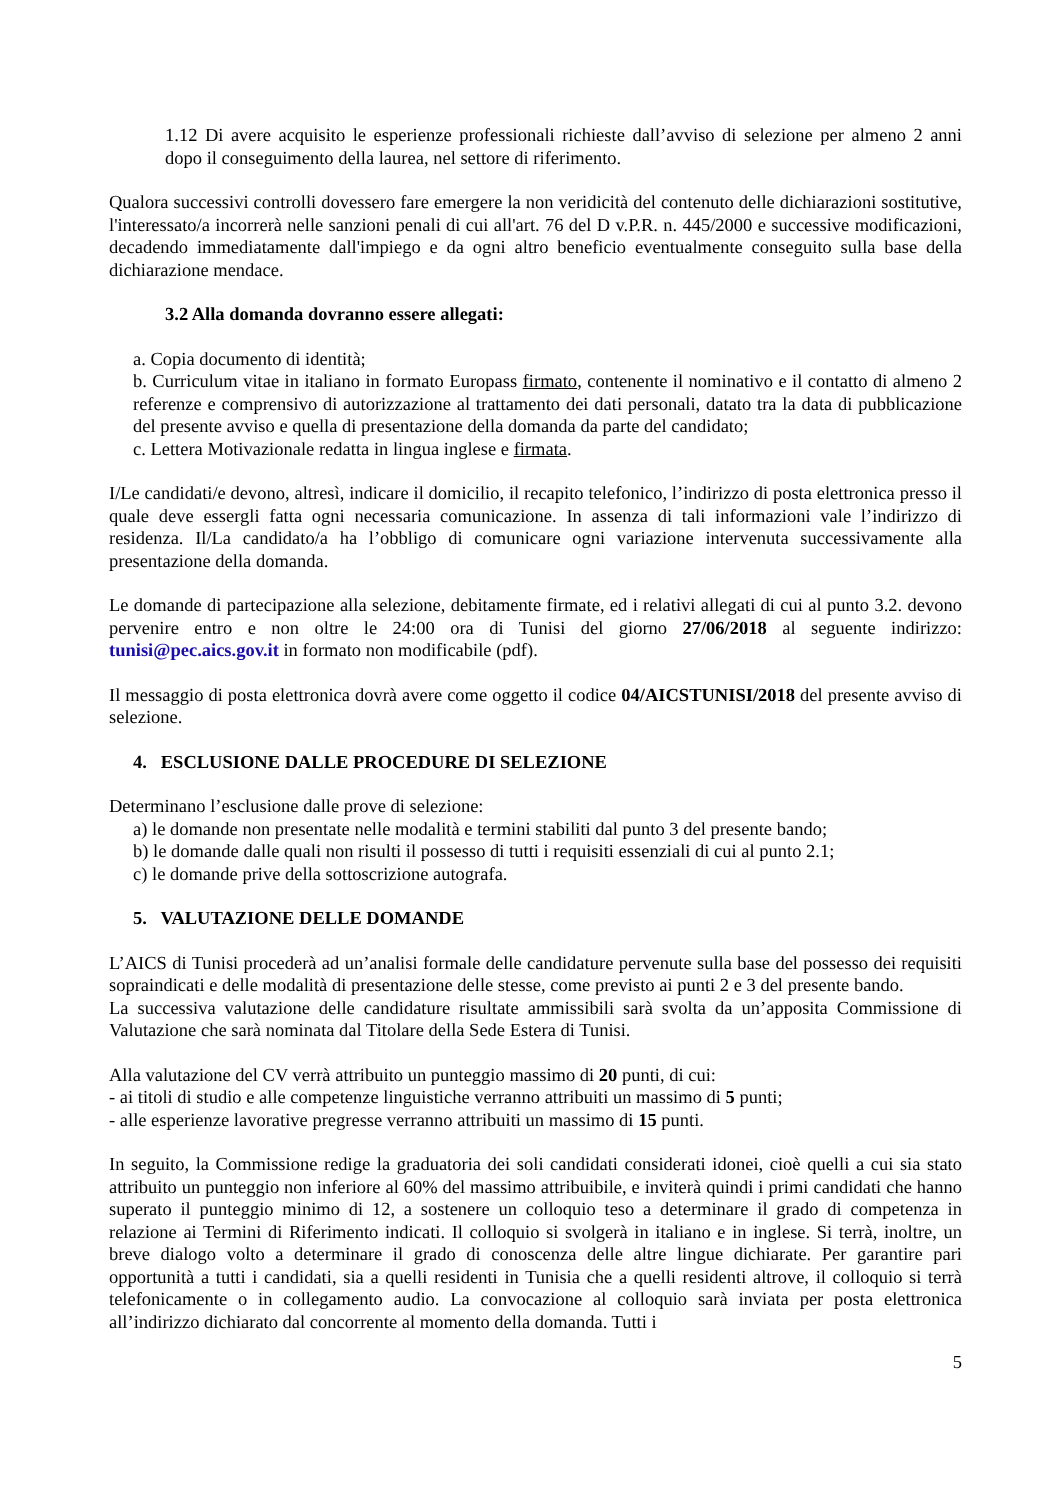1.12 Di avere acquisito le esperienze professionali richieste dall’avviso di selezione per almeno 2 anni dopo il conseguimento della laurea, nel settore di riferimento.
Qualora successivi controlli dovessero fare emergere la non veridicità del contenuto delle dichiarazioni sostitutive, l'interessato/a incorrerà nelle sanzioni penali di cui all'art. 76 del D v.P.R. n. 445/2000 e successive modificazioni, decadendo immediatamente dall'impiego e da ogni altro beneficio eventualmente conseguito sulla base della dichiarazione mendace.
3.2 Alla domanda dovranno essere allegati:
a. Copia documento di identità;
b. Curriculum vitae in italiano in formato Europass firmato, contenente il nominativo e il contatto di almeno 2 referenze e comprensivo di autorizzazione al trattamento dei dati personali, datato tra la data di pubblicazione del presente avviso e quella di presentazione della domanda da parte del candidato;
c. Lettera Motivazionale redatta in lingua inglese e firmata.
I/Le candidati/e devono, altresì, indicare il domicilio, il recapito telefonico, l’indirizzo di posta elettronica presso il quale deve essergli fatta ogni necessaria comunicazione. In assenza di tali informazioni vale l’indirizzo di residenza. Il/La candidato/a ha l’obbligo di comunicare ogni variazione intervenuta successivamente alla presentazione della domanda.
Le domande di partecipazione alla selezione, debitamente firmate, ed i relativi allegati di cui al punto 3.2. devono pervenire entro e non oltre le 24:00 ora di Tunisi del giorno 27/06/2018 al seguente indirizzo: tunisi@pec.aics.gov.it in formato non modificabile (pdf).
Il messaggio di posta elettronica dovrà avere come oggetto il codice 04/AICSTUNISI/2018 del presente avviso di selezione.
4. ESCLUSIONE DALLE PROCEDURE DI SELEZIONE
Determinano l’esclusione dalle prove di selezione:
a) le domande non presentate nelle modalità e termini stabiliti dal punto 3 del presente bando;
b) le domande dalle quali non risulti il possesso di tutti i requisiti essenziali di cui al punto 2.1;
c) le domande prive della sottoscrizione autografa.
5. VALUTAZIONE DELLE DOMANDE
L’AICS di Tunisi procederà ad un’analisi formale delle candidature pervenute sulla base del possesso dei requisiti sopraindicati e delle modalità di presentazione delle stesse, come previsto ai punti 2 e 3 del presente bando.
La successiva valutazione delle candidature risultate ammissibili sarà svolta da un’apposita Commissione di Valutazione che sarà nominata dal Titolare della Sede Estera di Tunisi.
Alla valutazione del CV verrà attribuito un punteggio massimo di 20 punti, di cui:
- ai titoli di studio e alle competenze linguistiche verranno attribuiti un massimo di 5 punti;
- alle esperienze lavorative pregresse verranno attribuiti un massimo di 15 punti.
In seguito, la Commissione redige la graduatoria dei soli candidati considerati idonei, cioè quelli a cui sia stato attribuito un punteggio non inferiore al 60% del massimo attribuibile, e inviterà quindi i primi candidati che hanno superato il punteggio minimo di 12, a sostenere un colloquio teso a determinare il grado di competenza in relazione ai Termini di Riferimento indicati. Il colloquio si svolgerà in italiano e in inglese. Si terrà, inoltre, un breve dialogo volto a determinare il grado di conoscenza delle altre lingue dichiarate. Per garantire pari opportunità a tutti i candidati, sia a quelli residenti in Tunisia che a quelli residenti altrove, il colloquio si terrà telefonicamente o in collegamento audio. La convocazione al colloquio sarà inviata per posta elettronica all’indirizzo dichiarato dal concorrente al momento della domanda. Tutti i
5